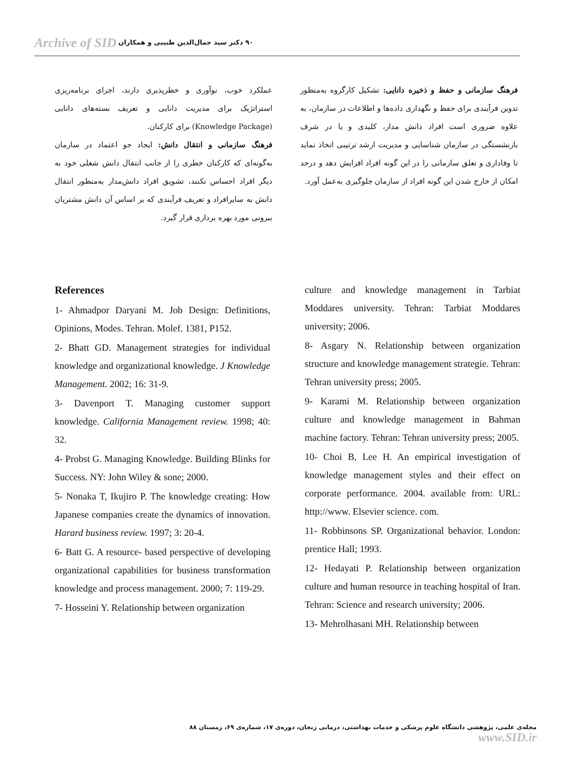Archive of SID ۹۰ دکتر سید جمال‌الدین طبیبی و همکاران
عملکرد خوب، نوآوری و خطرپذیری دارند، اجرای برنامه‌ریزی استراتژیک برای مدیریت دانایی و تعریف بسته‌های دانایی (Knowledge Package) برای کارکنان.
فرهنگ سازمانی و انتقال دانش: ایجاد جو اعتماد در سازمان به‌گونه‌ای که کارکنان خطری را از جانب انتقال دانش شغلی خود به دیگر افراد احساس نکنند، تشویق افراد دانش‌مدار به‌منظور انتقال دانش به سایرافراد و تعریف فرآیندی که بر اساس آن دانش مشتریان بیرونی مورد بهره برداری قرار گیرد.
فرهنگ سازمانی و حفظ و ذخیره دانایی: تشکیل کارگروه به‌منظور تدوین فرآیندی برای حفظ و نگهداری داده‌ها و اطلاعات در سازمان، به علاوه ضروری است افراد دانش مدار، کلیدی و یا در شرف بازنشستگی در سازمان شناسایی و مدیریت ارشد ترتیبی اتخاذ نماید تا وفاداری و تعلق سازمانی را در این گونه افراد افزایش دهد و درحد امکان از خارج شدن این گونه افراد از سازمان جلوگیری به‌عمل آورد.
References
1- Ahmadpor Daryani M. Job Design: Definitions, Opinions, Modes. Tehran. Molef. 1381, P152.
2- Bhatt GD. Management strategies for individual knowledge and organizational knowledge. J Knowledge Management. 2002; 16: 31-9.
3- Davenport T. Managing customer support knowledge. California Management review. 1998; 40: 32.
4- Probst G. Managing Knowledge. Building Blinks for Success. NY: John Wiley & sone; 2000.
5- Nonaka T, Ikujiro P. The knowledge creating: How Japanese companies create the dynamics of innovation. Harard business review. 1997; 3: 20-4.
6- Batt G. A resource- based perspective of developing organizational capabilities for business transformation knowledge and process management. 2000; 7: 119-29.
7- Hosseini Y. Relationship between organization
culture and knowledge management in Tarbiat Moddares university. Tehran: Tarbiat Moddares university; 2006.
8- Asgary N. Relationship between organization structure and knowledge management strategie. Tehran: Tehran university press; 2005.
9- Karami M. Relationship between organization culture and knowledge management in Bahman machine factory. Tehran: Tehran university press; 2005.
10- Choi B, Lee H. An empirical investigation of knowledge management styles and their effect on corporate performance. 2004. available from: URL: http://www. Elsevier science. com.
11- Robbinsons SP. Organizational behavior. London: prentice Hall; 1993.
12- Hedayati P. Relationship between organization culture and human resource in teaching hospital of Iran. Tehran: Science and research university; 2006.
13- Mehrolhasani MH. Relationship between
مجله‌ی علمی، پژوهشی دانشگاه علوم پزشکی و خدمات بهداشتی، درمانی زنجان، دوره‌ی ۱۷، شماره‌ی ۶۹، زمستان ۸۸ www.SID.ir